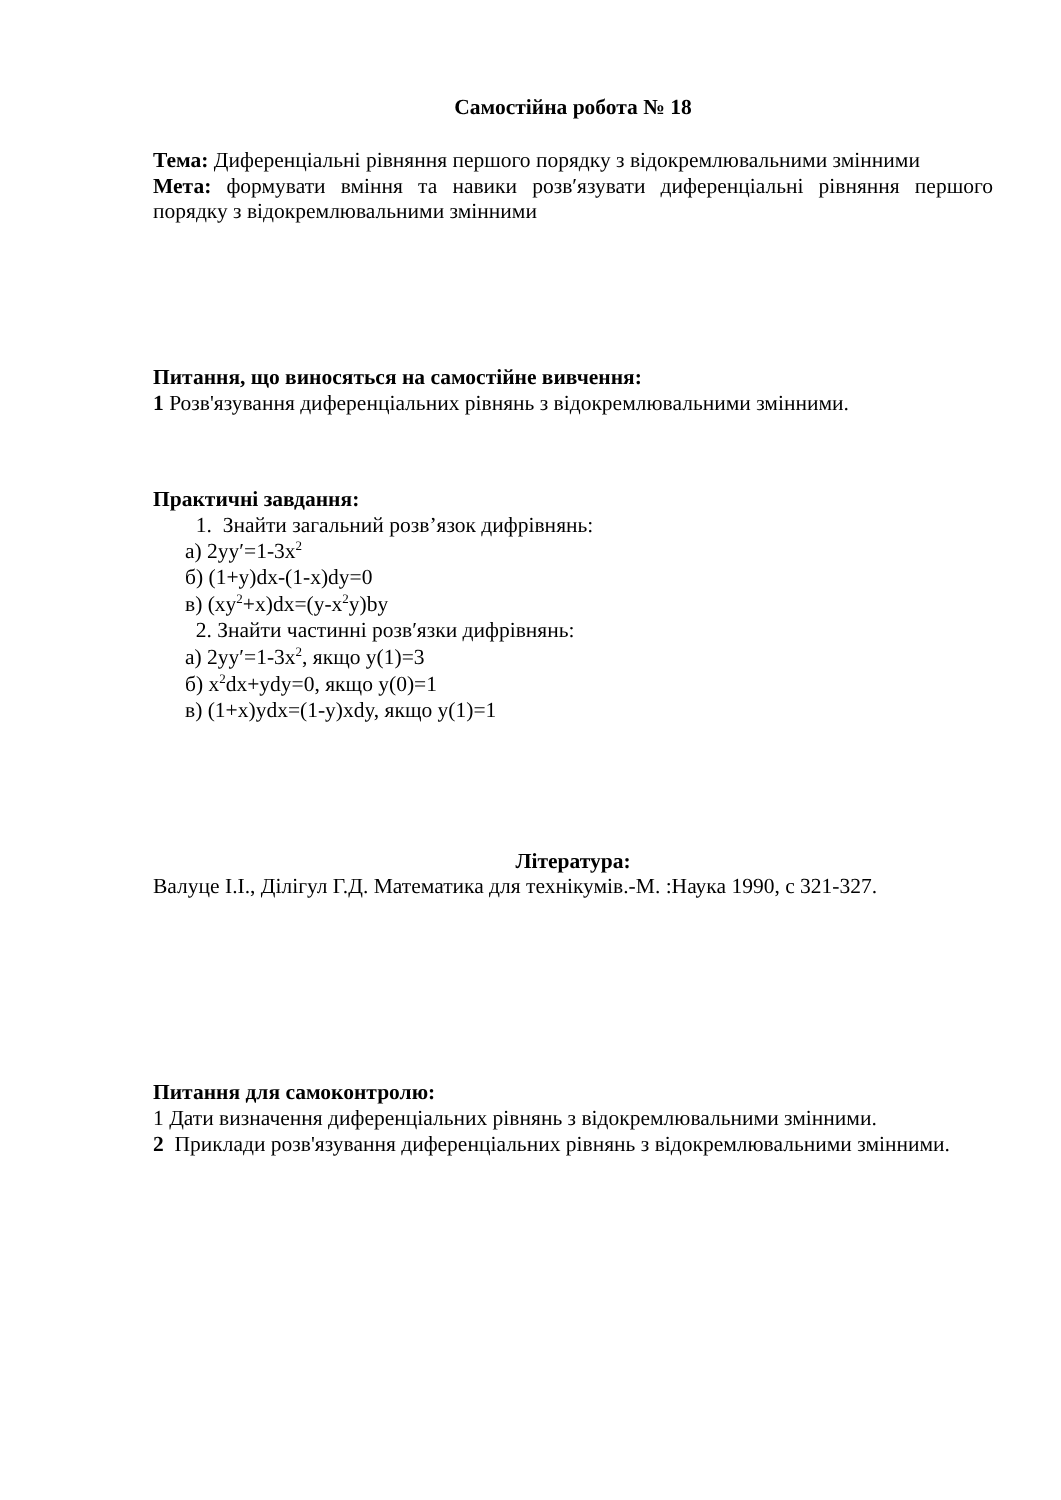Самостійна робота № 18
Тема: Диференціальні рівняння першого порядку з відокремлювальними змінними
Мета: формувати вміння та навики розв′язувати диференціальні рівняння першого порядку з відокремлювальними змінними
Питання, що виносяться на самостійне вивчення:
1 Розв'язування диференціальних рівнянь з відокремлювальними змінними.
Практичні завдання:
1. Знайти загальний розв’язок дифрівнянь:
а) 2yy′=1-3x<sup>2</sup>
б) (1+y)dx-(1-x)dy=0
в) (xy<sup>2</sup>+x)dx=(y-x<sup>2</sup>y)by
2. Знайти частинні розв′язки дифрівнянь:
а) 2yy′=1-3x<sup>2</sup>, якщо y(1)=3
б) x<sup>2</sup>dx+ydy=0, якщо y(0)=1
в) (1+x)ydx=(1-y)xdy, якщо y(1)=1
Література:
Валуце І.І., Ділігул Г.Д. Математика для технікумів.-М. :Наука 1990, с 321-327.
Питання для самоконтролю:
1 Дати визначення диференціальних рівнянь з відокремлювальними змінними.
2 Приклади розв'язування диференціальних рівнянь з відокремлювальними змінними.